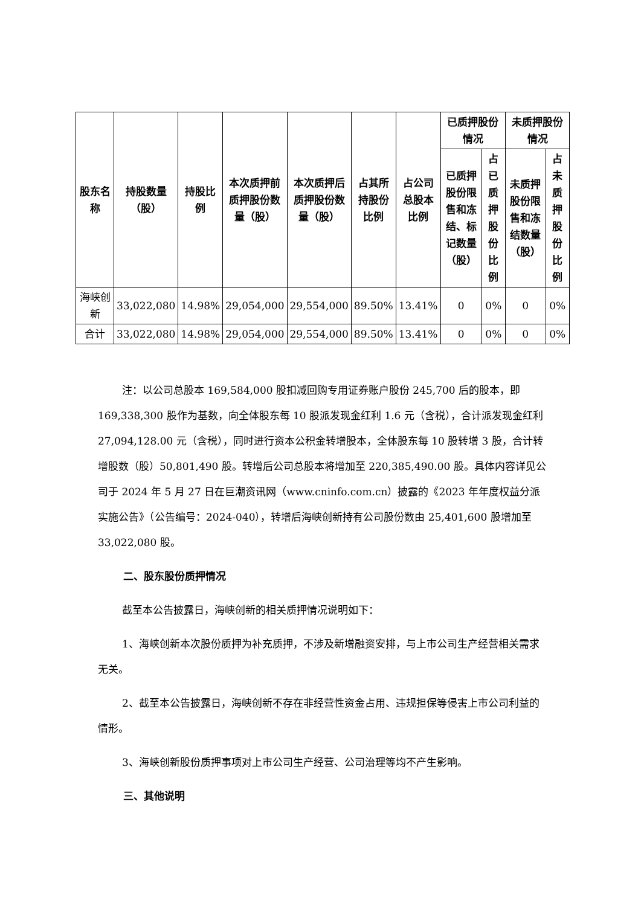| 股东名称 | 持股数量（股） | 持股比例 | 本次质押前质押股份数量（股） | 本次质押后质押股份数量（股） | 占其所持股份比例 | 占公司总股本比例 | 已质押股份情况 | | 未质押股份情况 | |
| --- | --- | --- | --- | --- | --- | --- | --- | --- | --- | --- |
| | | | | | | | 已质押股份限售和冻结、标记数量（股） | 占已质押股份比例 | 未质押股份限售和冻结数量（股） | 占未质押股份比例 |
| 海峡创新 | 33,022,080 | 14.98% | 29,054,000 | 29,554,000 | 89.50% | 13.41% | 0 | 0% | 0 | 0% |
| 合计 | 33,022,080 | 14.98% | 29,054,000 | 29,554,000 | 89.50% | 13.41% | 0 | 0% | 0 | 0% |
注：以公司总股本 169,584,000 股扣减回购专用证券账户股份 245,700 后的股本，即 169,338,300 股作为基数，向全体股东每 10 股派发现金红利 1.6 元（含税），合计派发现金红利 27,094,128.00 元（含税），同时进行资本公积金转增股本，全体股东每 10 股转增 3 股，合计转增股数（股）50,801,490 股。转增后公司总股本将增加至 220,385,490.00 股。具体内容详见公司于 2024 年 5 月 27 日在巨潮资讯网（www.cninfo.com.cn）披露的《2023 年年度权益分派实施公告》（公告编号：2024-040），转增后海峡创新持有公司股份数由 25,401,600 股增加至 33,022,080 股。
二、股东股份质押情况
截至本公告披露日，海峡创新的相关质押情况说明如下：
1、海峡创新本次股份质押为补充质押，不涉及新增融资安排，与上市公司生产经营相关需求无关。
2、截至本公告披露日，海峡创新不存在非经营性资金占用、违规担保等侵害上市公司利益的情形。
3、海峡创新股份质押事项对上市公司生产经营、公司治理等均不产生影响。
三、其他说明